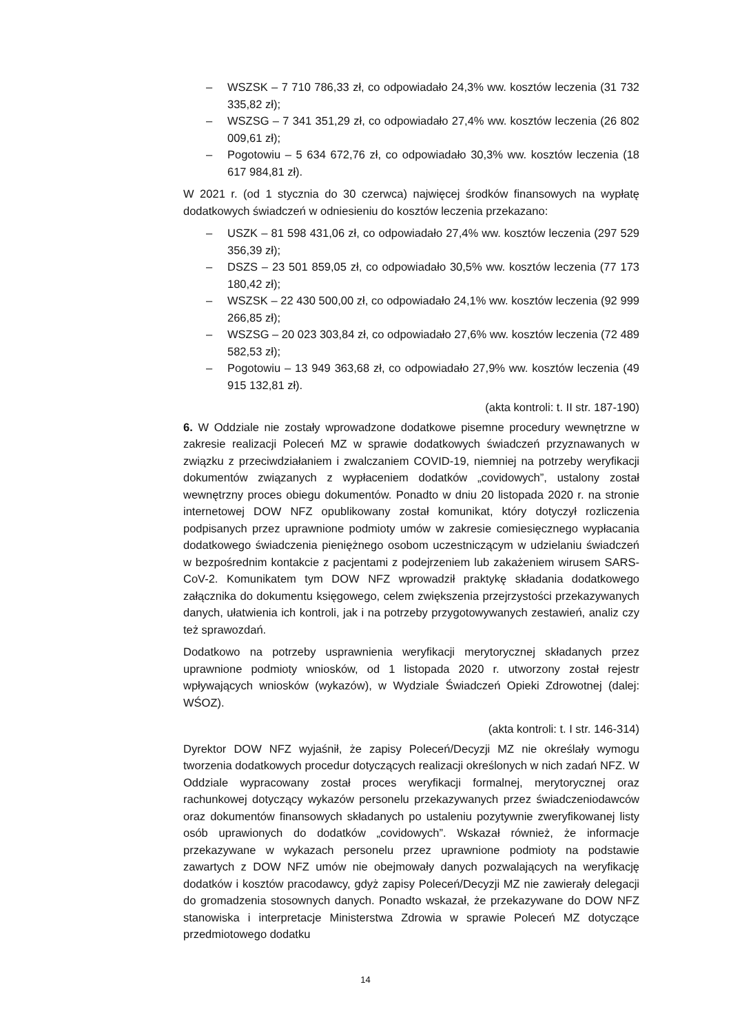– WSZSK – 7 710 786,33 zł, co odpowiadało 24,3% ww. kosztów leczenia (31 732 335,82 zł);
– WSZSG – 7 341 351,29 zł, co odpowiadało 27,4% ww. kosztów leczenia (26 802 009,61 zł);
– Pogotowiu – 5 634 672,76 zł, co odpowiadało 30,3% ww. kosztów leczenia (18 617 984,81 zł).
W 2021 r. (od 1 stycznia do 30 czerwca) najwięcej środków finansowych na wypłatę dodatkowych świadczeń w odniesieniu do kosztów leczenia przekazano:
– USZK – 81 598 431,06 zł, co odpowiadało 27,4% ww. kosztów leczenia (297 529 356,39 zł);
– DSZS – 23 501 859,05 zł, co odpowiadało 30,5% ww. kosztów leczenia (77 173 180,42 zł);
– WSZSK – 22 430 500,00 zł, co odpowiadało 24,1% ww. kosztów leczenia (92 999 266,85 zł);
– WSZSG – 20 023 303,84 zł, co odpowiadało 27,6% ww. kosztów leczenia (72 489 582,53 zł);
– Pogotowiu – 13 949 363,68 zł, co odpowiadało 27,9% ww. kosztów leczenia (49 915 132,81 zł).
(akta kontroli: t. II str. 187-190)
6. W Oddziale nie zostały wprowadzone dodatkowe pisemne procedury wewnętrzne w zakresie realizacji Poleceń MZ w sprawie dodatkowych świadczeń przyznawanych w związku z przeciwdziałaniem i zwalczaniem COVID-19, niemniej na potrzeby weryfikacji dokumentów związanych z wypłaceniem dodatków „covidowych”, ustalony został wewnętrzny proces obiegu dokumentów. Ponadto w dniu 20 listopada 2020 r. na stronie internetowej DOW NFZ opublikowany został komunikat, który dotyczył rozliczenia podpisanych przez uprawnione podmioty umów w zakresie comiesięcznego wypłacania dodatkowego świadczenia pieniężnego osobom uczestniczącym w udzielaniu świadczeń w bezpośrednim kontakcie z pacjentami z podejrzeniem lub zakażeniem wirusem SARS-CoV-2. Komunikatem tym DOW NFZ wprowadził praktykę składania dodatkowego załącznika do dokumentu księgowego, celem zwiększenia przejrzystości przekazywanych danych, ułatwienia ich kontroli, jak i na potrzeby przygotowywanych zestawień, analiz czy też sprawozdań.
Dodatkowo na potrzeby usprawnienia weryfikacji merytorycznej składanych przez uprawnione podmioty wniosków, od 1 listopada 2020 r. utworzony został rejestr wpływających wniosków (wykazów), w Wydziale Świadczeń Opieki Zdrowotnej (dalej: WŚOZ).
(akta kontroli: t. I str. 146-314)
Dyrektor DOW NFZ wyjaśnił, że zapisy Poleceń/Decyzji MZ nie określały wymogu tworzenia dodatkowych procedur dotyczących realizacji określonych w nich zadań NFZ. W Oddziale wypracowany został proces weryfikacji formalnej, merytorycznej oraz rachunkowej dotyczący wykazów personelu przekazywanych przez świadczeniodawców oraz dokumentów finansowych składanych po ustaleniu pozytywnie zweryfikowanej listy osób uprawionych do dodatków „covidowych”. Wskazał również, że informacje przekazywane w wykazach personelu przez uprawnione podmioty na podstawie zawartych z DOW NFZ umów nie obejmowały danych pozwalających na weryfikację dodatków i kosztów pracodawcy, gdyż zapisy Poleceń/Decyzji MZ nie zawierały delegacji do gromadzenia stosownych danych. Ponadto wskazał, że przekazywane do DOW NFZ stanowiska i interpretacje Ministerstwa Zdrowia w sprawie Poleceń MZ dotyczące przedmiotowego dodatku
14